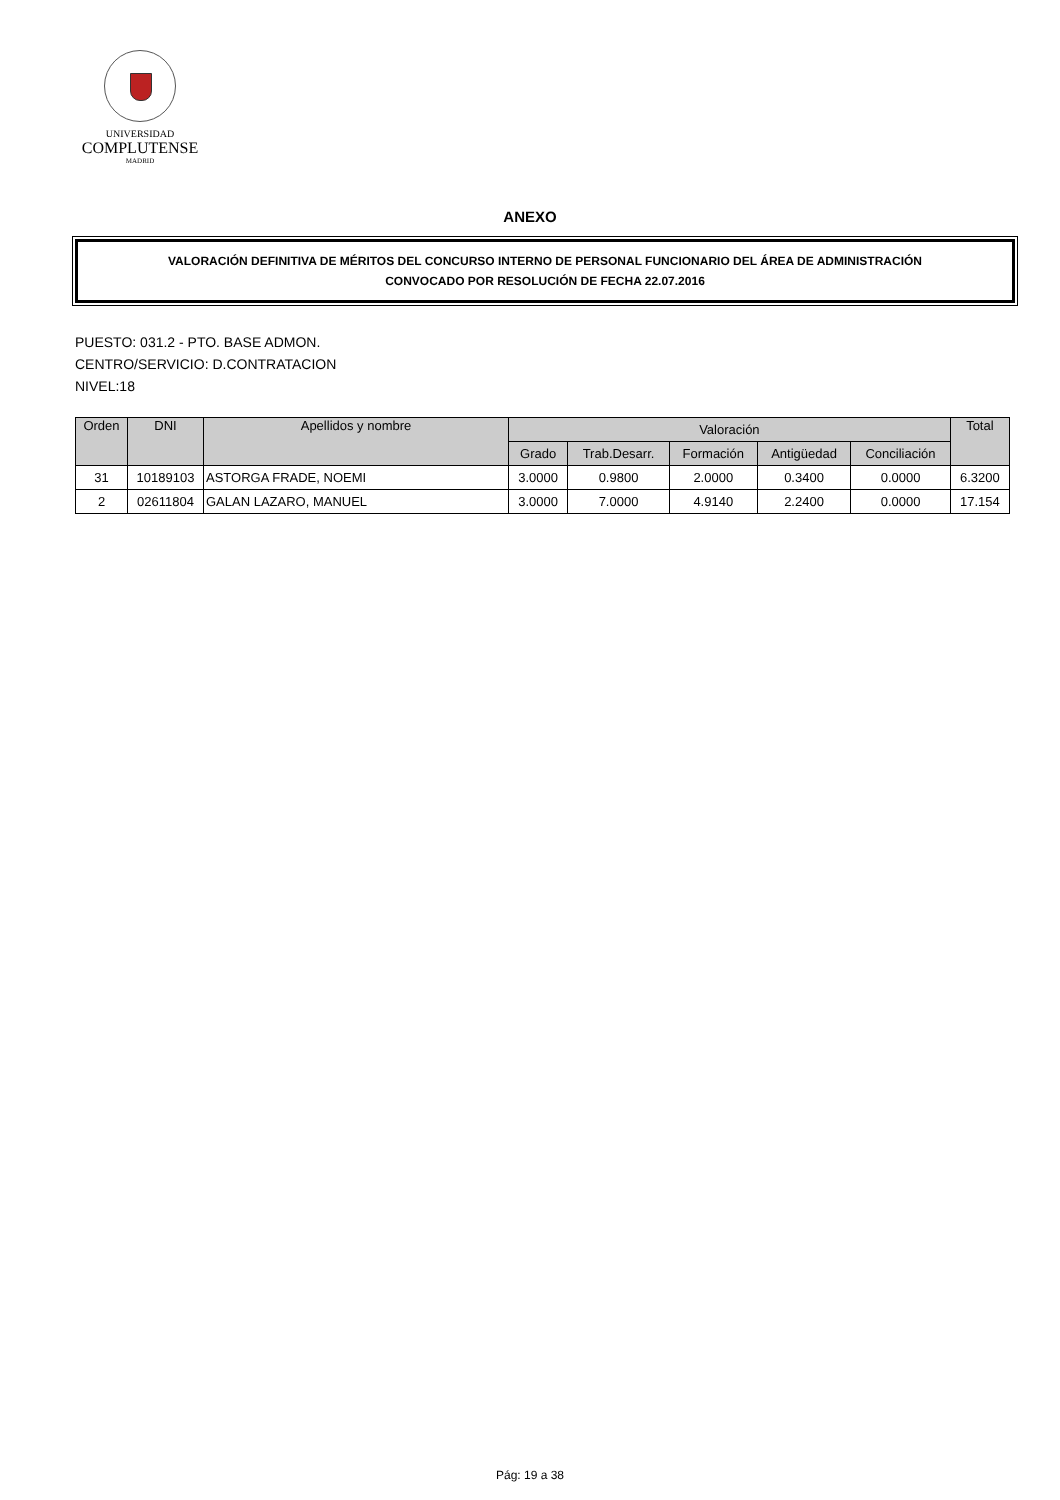UNIVERSIDAD
COMPLUTENSE
MADRID
ANEXO
VALORACIÓN DEFINITIVA DE MÉRITOS DEL CONCURSO INTERNO DE PERSONAL FUNCIONARIO DEL ÁREA DE ADMINISTRACIÓN
CONVOCADO POR RESOLUCIÓN DE FECHA 22.07.2016
PUESTO: 031.2 - PTO. BASE ADMON.
CENTRO/SERVICIO: D.CONTRATACION
NIVEL:18
| Orden | DNI | Apellidos y nombre | Valoración | | | | | Total |
| --- | --- | --- | --- | --- | --- | --- | --- | --- |
| | | | Grado | Trab.Desarr. | Formación | Antigüedad | Conciliación | |
| 31 | 10189103 | ASTORGA FRADE, NOEMI | 3.0000 | 0.9800 | 2.0000 | 0.3400 | 0.0000 | 6.3200 |
| 2 | 02611804 | GALAN LAZARO, MANUEL | 3.0000 | 7.0000 | 4.9140 | 2.2400 | 0.0000 | 17.154 |
Pág: 19 a 38